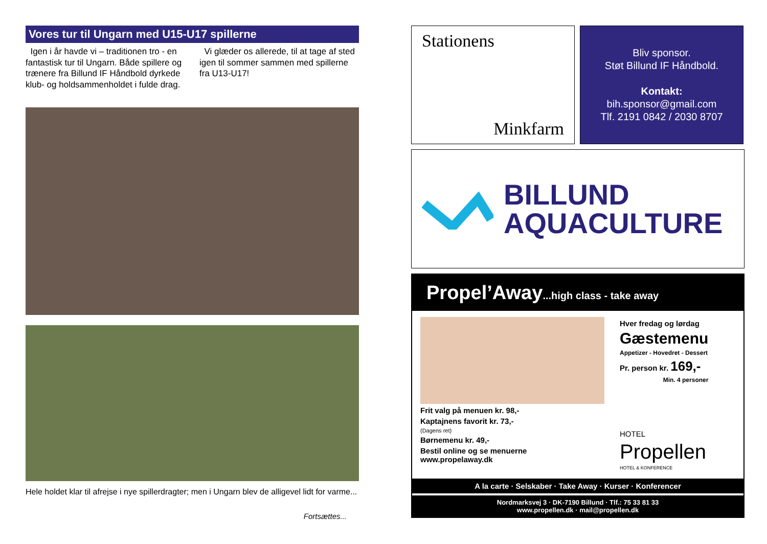Vores tur til Ungarn med U15-U17 spillerne
Igen i år havde vi – traditionen tro - en fantastisk tur til Ungarn. Både spillere og trænere fra Billund IF Håndbold dyrkede klub- og holdsammenholdet i fulde drag.
Vi glæder os allerede, til at tage af sted igen til sommer sammen med spillerne fra U13-U17!
Hele holdet klar til afrejse i nye spillerdragter; men i Ungarn blev de alligevel lidt for varme...
Fortsættes...
Stationens
Minkfarm
Bliv sponsor.
Støt Billund IF Håndbold.
Kontakt:
bih.sponsor@gmail.com
Tlf. 2191 0842 / 2030 8707
BILLUND
AQUACULTURE
Propel’Away...high class - take away
Frit valg på menuen kr. 98,-
Kaptajnens favorit kr. 73,-
(Dagens ret)
Børnemenu kr. 49,-
Bestil online og se menuerne
www.propelaway.dk
Hver fredag og lørdag
Gæstemenu
Appetizer - Hovedret - Dessert
Pr. person kr. 169,-
Min. 4 personer
HOTEL
Propellen
HOTEL & KONFERENCE
A la carte · Selskaber · Take Away · Kurser · Konferencer
Nordmarksvej 3 · DK-7190 Billund · Tlf.: 75 33 81 33
www.propellen.dk · mail@propellen.dk